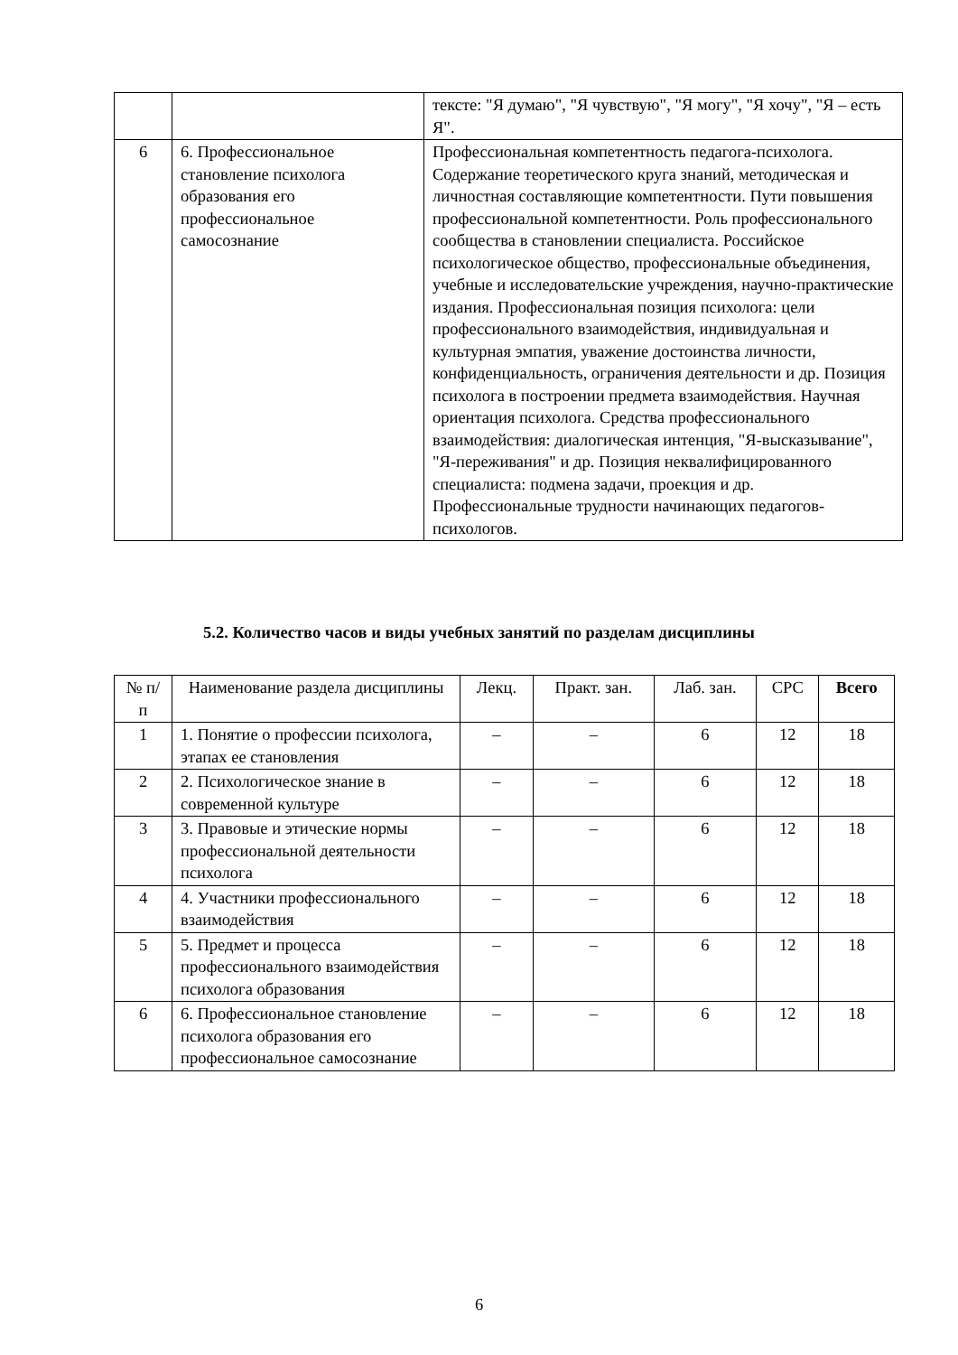| | | тексте: "Я думаю", "Я чувствую", "Я могу", "Я хочу", "Я – есть Я". |
| 6 | 6. Профессиональное становление психолога образования его профессиональное самосознание | Профессиональная компетентность педагога-психолога. Содержание теоретического круга знаний, методическая и личностная составляющие компетентности. Пути повышения профессиональной компетентности. Роль профессионального сообщества в становлении специалиста. Российское психологическое общество, профессиональные объединения, учебные и исследовательские учреждения, научно-практические издания. Профессиональная позиция психолога: цели профессионального взаимодействия, индивидуальная и культурная эмпатия, уважение достоинства личности, конфиденциальность, ограничения деятельности и др. Позиция психолога в построении предмета взаимодействия. Научная ориентация психолога. Средства профессионального взаимодействия: диалогическая интенция, "Я-высказывание", "Я-переживания" и др. Позиция неквалифицированного специалиста: подмена задачи, проекция и др. Профессиональные трудности начинающих педагогов-психологов. |
5.2. Количество часов и виды учебных занятий по разделам дисциплины
| № п/п | Наименование раздела дисциплины | Лекц. | Практ. зан. | Лаб. зан. | СРС | Всего |
| --- | --- | --- | --- | --- | --- | --- |
| 1 | 1. Понятие о профессии психолога, этапах ее становления | – | – | 6 | 12 | 18 |
| 2 | 2. Психологическое знание в современной культуре | – | – | 6 | 12 | 18 |
| 3 | 3. Правовые и этические нормы профессиональной деятельности психолога | – | – | 6 | 12 | 18 |
| 4 | 4. Участники профессионального взаимодействия | – | – | 6 | 12 | 18 |
| 5 | 5. Предмет и процесса профессионального взаимодействия психолога образования | – | – | 6 | 12 | 18 |
| 6 | 6. Профессиональное становление психолога образования его профессиональное самосознание | – | – | 6 | 12 | 18 |
6